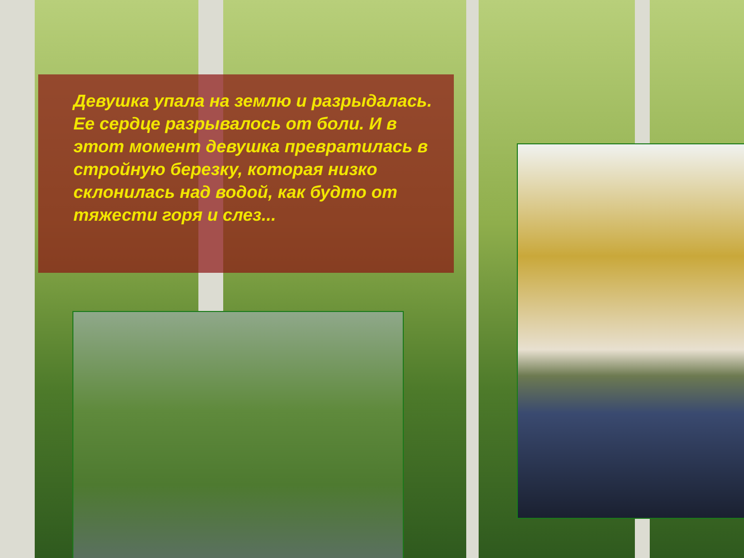Девушка упала на землю и разрыдалась. Ее сердце разрывалось от боли. И в этот момент девушка превратилась в стройную березку, которая низко склонилась над водой, как будто от тяжести горя и слез...